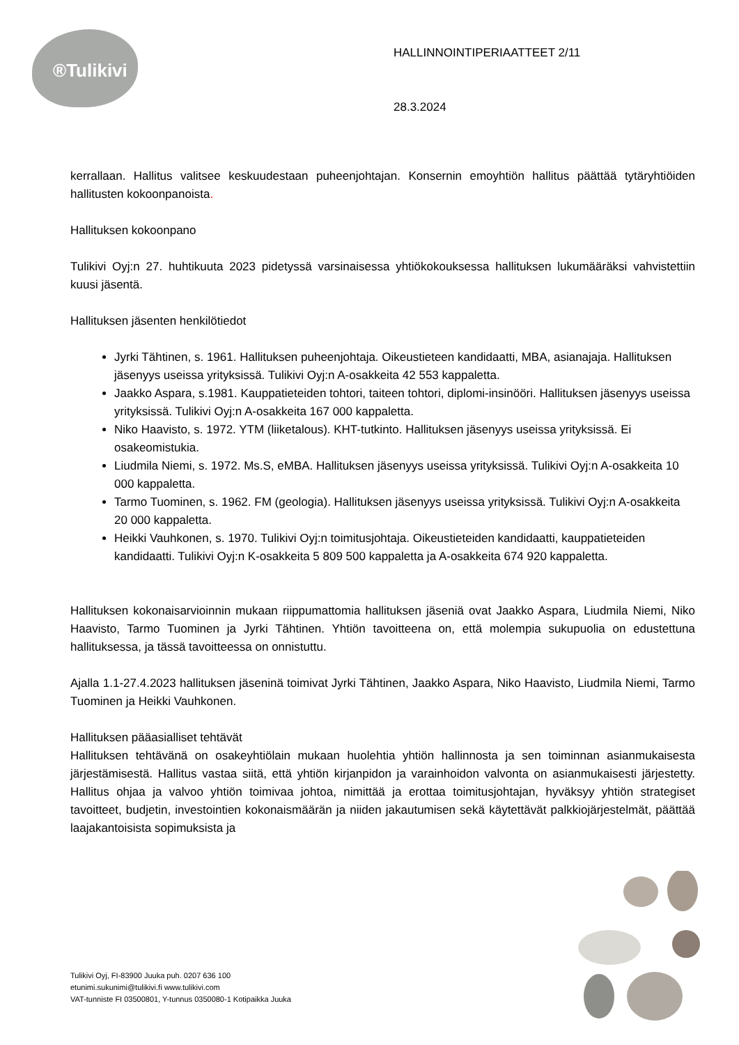®Tulikivi
HALLINNOINTIPERIAATTEET 2/11
28.3.2024
kerrallaan. Hallitus valitsee keskuudestaan puheenjohtajan. Konsernin emoyhtiön hallitus päättää tytäryhtiöiden hallitusten kokoonpanoista.
Hallituksen kokoonpano
Tulikivi Oyj:n 27. huhtikuuta 2023 pidetyssä varsinaisessa yhtiökokouksessa hallituksen lukumääräksi vahvistettiin kuusi jäsentä.
Hallituksen jäsenten henkilötiedot
Jyrki Tähtinen, s. 1961. Hallituksen puheenjohtaja. Oikeustieteen kandidaatti, MBA, asianajaja. Hallituksen jäsenyys useissa yrityksissä. Tulikivi Oyj:n A-osakkeita 42 553 kappaletta.
Jaakko Aspara, s.1981. Kauppatieteiden tohtori, taiteen tohtori, diplomi-insinööri. Hallituksen jäsenyys useissa yrityksissä. Tulikivi Oyj:n A-osakkeita 167 000 kappaletta.
Niko Haavisto, s. 1972. YTM (liiketalous). KHT-tutkinto. Hallituksen jäsenyys useissa yrityksissä. Ei osakeomistukia.
Liudmila Niemi, s. 1972. Ms.S, eMBA. Hallituksen jäsenyys useissa yrityksissä. Tulikivi Oyj:n A-osakkeita 10 000 kappaletta.
Tarmo Tuominen, s. 1962. FM (geologia). Hallituksen jäsenyys useissa yrityksissä. Tulikivi Oyj:n A-osakkeita 20 000 kappaletta.
Heikki Vauhkonen, s. 1970. Tulikivi Oyj:n toimitusjohtaja. Oikeustieteiden kandidaatti, kauppatieteiden kandidaatti. Tulikivi Oyj:n K-osakkeita 5 809 500 kappaletta ja A-osakkeita 674 920 kappaletta.
Hallituksen kokonaisarvioinnin mukaan riippumattomia hallituksen jäseniä ovat Jaakko Aspara, Liudmila Niemi, Niko Haavisto, Tarmo Tuominen ja Jyrki Tähtinen. Yhtiön tavoitteena on, että molempia sukupuolia on edustettuna hallituksessa, ja tässä tavoitteessa on onnistuttu.
Ajalla 1.1-27.4.2023 hallituksen jäseninä toimivat Jyrki Tähtinen, Jaakko Aspara, Niko Haavisto, Liudmila Niemi, Tarmo Tuominen ja Heikki Vauhkonen.
Hallituksen pääasialliset tehtävät
Hallituksen tehtävänä on osakeyhtiölain mukaan huolehtia yhtiön hallinnosta ja sen toiminnan asianmukaisesta järjestämisestä. Hallitus vastaa siitä, että yhtiön kirjanpidon ja varainhoidon valvonta on asianmukaisesti järjestetty. Hallitus ohjaa ja valvoo yhtiön toimivaa johtoa, nimittää ja erottaa toimitusjohtajan, hyväksyy yhtiön strategiset tavoitteet, budjetin, investointien kokonaismäärän ja niiden jakautumisen sekä käytettävät palkkiojärjestelmät, päättää laajakantoisista sopimuksista ja
Tulikivi Oyj, FI-83900 Juuka puh. 0207 636 100
etunimi.sukunimi@tulikivi.fi www.tulikivi.com
VAT-tunniste FI 03500801, Y-tunnus 0350080-1 Kotipaikka Juuka